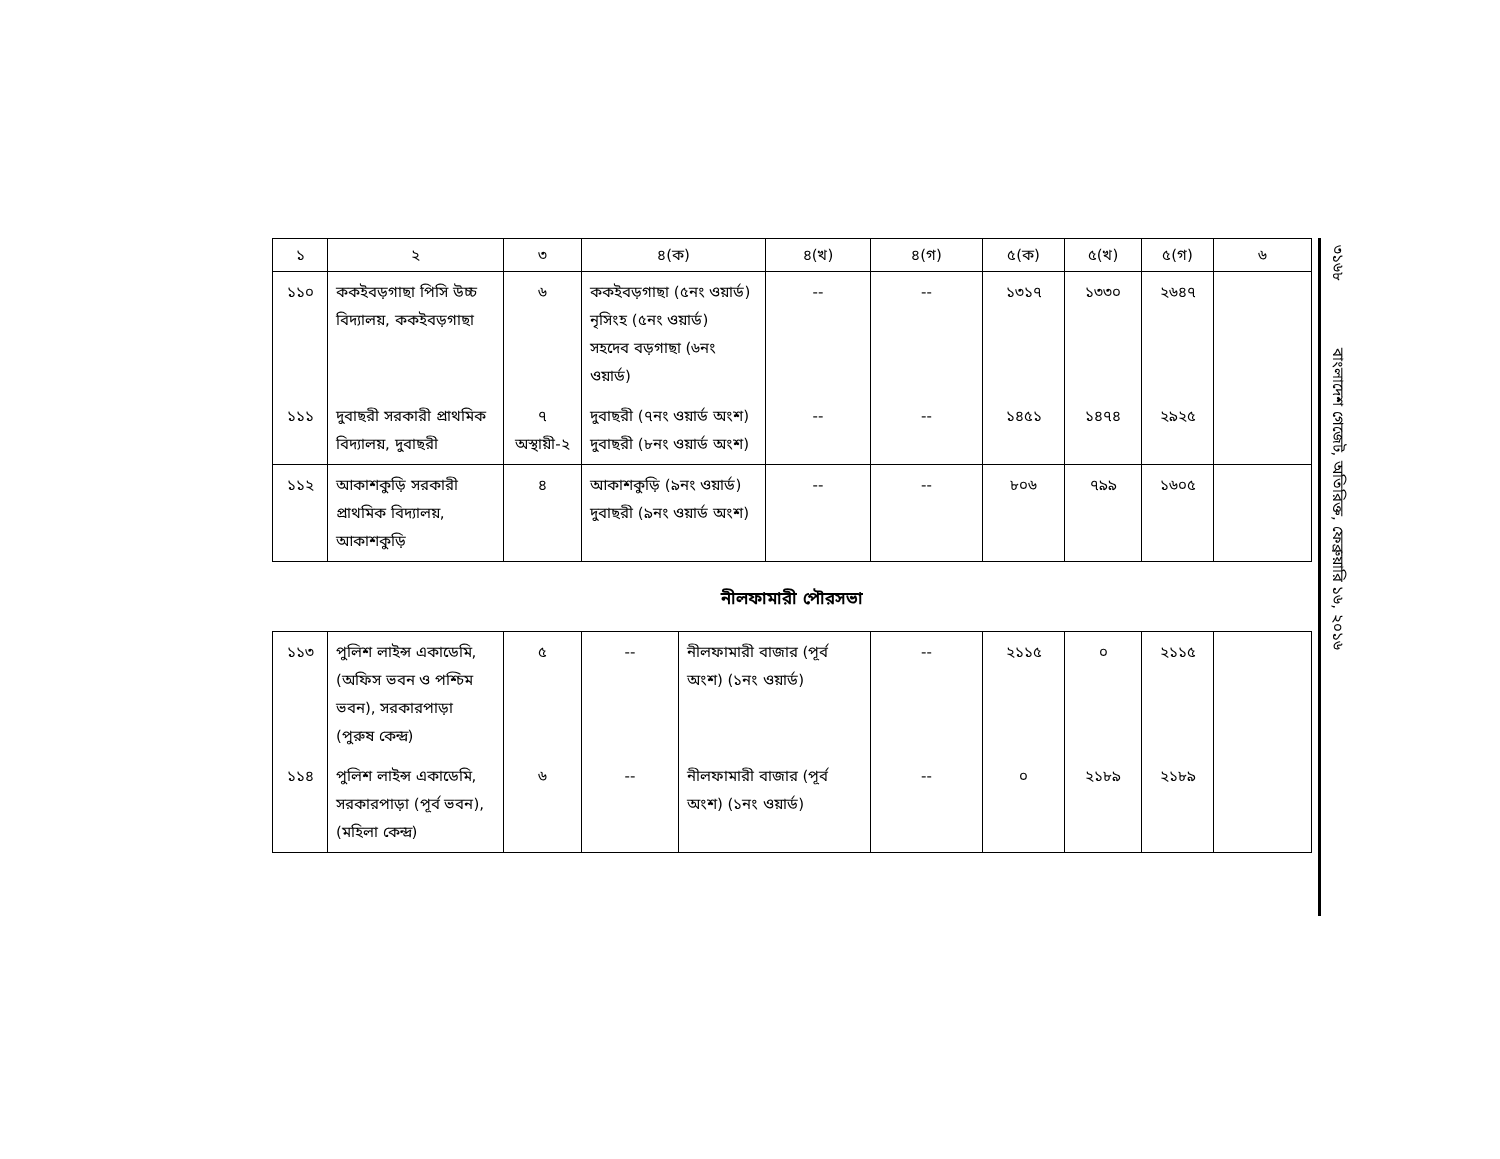| ১ | ২ | ৩ | ৪(ক) | ৪(খ) | ৪(গ) | ৫(ক) | ৫(খ) | ৫(গ) | ৬ |
| --- | --- | --- | --- | --- | --- | --- | --- | --- | --- |
| ১১০ | ককইবড়গাছা পিসি উচ্চ বিদ্যালয়, ককইবড়গাছা | ৬ | ককইবড়গাছা (৫নং ওয়ার্ড) নৃসিংহ (৫নং ওয়ার্ড) সহদেব বড়গাছা (৬নং ওয়ার্ড) | -- | -- | ১৩১৭ | ১৩৩০ | ২৬৪৭ | |
| ১১১ | দুবাছরী সরকারী প্রাথমিক বিদ্যালয়, দুবাছরী | ৭ অস্থায়ী-২ | দুবাছরী (৭নং ওয়ার্ড অংশ) দুবাছরী (৮নং ওয়ার্ড অংশ) | -- | -- | ১৪৫১ | ১৪৭৪ | ২৯২৫ | |
| ১১২ | আকাশকুড়ি সরকারী প্রাথমিক বিদ্যালয়, আকাশকুড়ি | ৪ | আকাশকুড়ি (৯নং ওয়ার্ড) দুবাছরী (৯নং ওয়ার্ড অংশ) | -- | -- | ৮০৬ | ৭৯৯ | ১৬০৫ | |
নীলফামারী পৌরসভা
| ১১৩ | পুলিশ লাইন্স একাডেমি, (অফিস ভবন ও পশ্চিম ভবন), সরকারপাড়া (পুরুষ কেন্দ্র) | ৫ | -- | নীলফামারী বাজার (পূর্ব অংশ) (১নং ওয়ার্ড) | -- | ২১১৫ | ০ | ২১১৫ | |
| ১১৪ | পুলিশ লাইন্স একাডেমি, সরকারপাড়া (পূর্ব ভবন), (মহিলা কেন্দ্র) | ৬ | -- | নীলফামারী বাজার (পূর্ব অংশ) (১নং ওয়ার্ড) | -- | ০ | ২১৮৯ | ২১৮৯ | |
৩১৬৮ বাংলাদেশ গেজেট, অতিরিক্ত, ফেব্রুয়ারি ১৬, ২০১৬